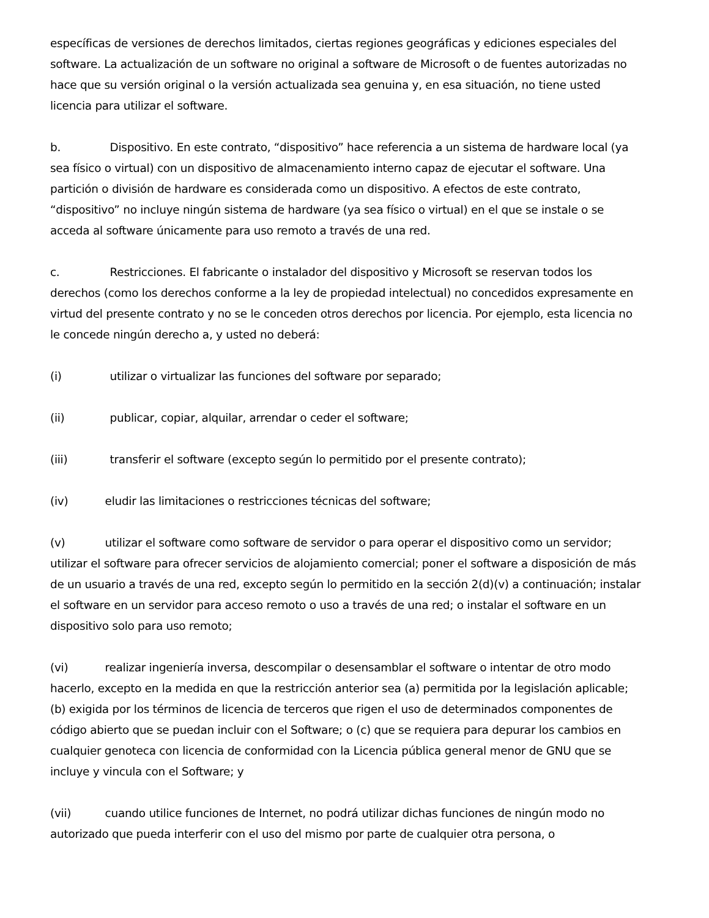específicas de versiones de derechos limitados, ciertas regiones geográficas y ediciones especiales del software. La actualización de un software no original a software de Microsoft o de fuentes autorizadas no hace que su versión original o la versión actualizada sea genuina y, en esa situación, no tiene usted licencia para utilizar el software.
b. Dispositivo. En este contrato, “dispositivo” hace referencia a un sistema de hardware local (ya sea físico o virtual) con un dispositivo de almacenamiento interno capaz de ejecutar el software. Una partición o división de hardware es considerada como un dispositivo. A efectos de este contrato, “dispositivo” no incluye ningún sistema de hardware (ya sea físico o virtual) en el que se instale o se acceda al software únicamente para uso remoto a través de una red.
c. Restricciones. El fabricante o instalador del dispositivo y Microsoft se reservan todos los derechos (como los derechos conforme a la ley de propiedad intelectual) no concedidos expresamente en virtud del presente contrato y no se le conceden otros derechos por licencia. Por ejemplo, esta licencia no le concede ningún derecho a, y usted no deberá:
(i) utilizar o virtualizar las funciones del software por separado;
(ii) publicar, copiar, alquilar, arrendar o ceder el software;
(iii) transferir el software (excepto según lo permitido por el presente contrato);
(iv) eludir las limitaciones o restricciones técnicas del software;
(v) utilizar el software como software de servidor o para operar el dispositivo como un servidor; utilizar el software para ofrecer servicios de alojamiento comercial; poner el software a disposición de más de un usuario a través de una red, excepto según lo permitido en la sección 2(d)(v) a continuación; instalar el software en un servidor para acceso remoto o uso a través de una red; o instalar el software en un dispositivo solo para uso remoto;
(vi) realizar ingeniería inversa, descompilar o desensamblar el software o intentar de otro modo hacerlo, excepto en la medida en que la restricción anterior sea (a) permitida por la legislación aplicable; (b) exigida por los términos de licencia de terceros que rigen el uso de determinados componentes de código abierto que se puedan incluir con el Software; o (c) que se requiera para depurar los cambios en cualquier genoteca con licencia de conformidad con la Licencia pública general menor de GNU que se incluye y vincula con el Software; y
(vii) cuando utilice funciones de Internet, no podrá utilizar dichas funciones de ningún modo no autorizado que pueda interferir con el uso del mismo por parte de cualquier otra persona, o